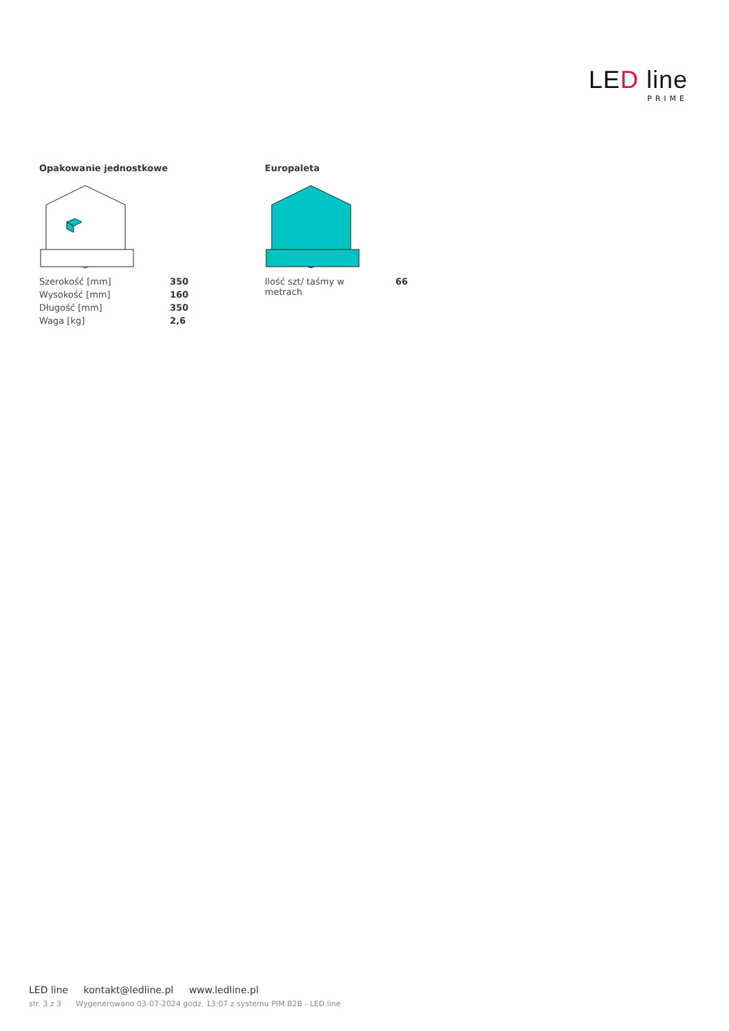LED line
PRIME
Opakowanie jednostkowe
| Szerokość [mm] | 350 |
| Wysokość [mm] | 160 |
| Długość [mm] | 350 |
| Waga [kg] | 2,6 |
Europaleta
| Ilość szt/ taśmy w metrach | 66 |
LED line kontakt@ledline.pl www.ledline.pl
str. 3 z 3 Wygenerowano 03-07-2024 godz. 13:07 z systemu PIM B2B - LED line